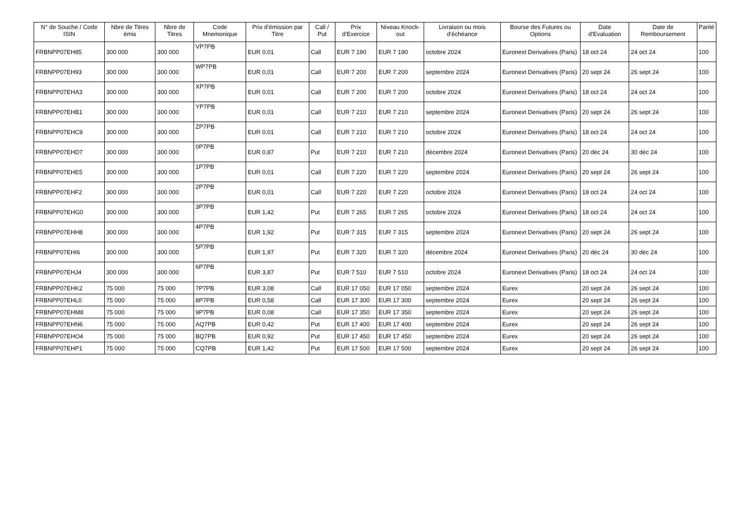| N° de Souche / Code ISIN | Nbre de Titres émis | Nbre de Titres | Code Mnemonique | Prix d'émission par Titre | Call / Put | Prix d'Exercice | Niveau Knock-out | Livraison ou mois d'échéance | Bourse des Futures ou Options | Date d'Evaluation | Date de Remboursement | Parité |
| --- | --- | --- | --- | --- | --- | --- | --- | --- | --- | --- | --- | --- |
| FRBNPP07EH85 | 300 000 | 300 000 | VP7PB | EUR 0,01 | Call | EUR 7 190 | EUR 7 190 | octobre 2024 | Euronext Derivatives (Paris) | 18 oct 24 | 24 oct 24 | 100 |
| FRBNPP07EH93 | 300 000 | 300 000 | WP7PB | EUR 0,01 | Call | EUR 7 200 | EUR 7 200 | septembre 2024 | Euronext Derivatives (Paris) | 20 sept 24 | 26 sept 24 | 100 |
| FRBNPP07EHA3 | 300 000 | 300 000 | XP7PB | EUR 0,01 | Call | EUR 7 200 | EUR 7 200 | octobre 2024 | Euronext Derivatives (Paris) | 18 oct 24 | 24 oct 24 | 100 |
| FRBNPP07EHB1 | 300 000 | 300 000 | YP7PB | EUR 0,01 | Call | EUR 7 210 | EUR 7 210 | septembre 2024 | Euronext Derivatives (Paris) | 20 sept 24 | 26 sept 24 | 100 |
| FRBNPP07EHC9 | 300 000 | 300 000 | ZP7PB | EUR 0,01 | Call | EUR 7 210 | EUR 7 210 | octobre 2024 | Euronext Derivatives (Paris) | 18 oct 24 | 24 oct 24 | 100 |
| FRBNPP07EHD7 | 300 000 | 300 000 | 0P7PB | EUR 0,87 | Put | EUR 7 210 | EUR 7 210 | décembre 2024 | Euronext Derivatives (Paris) | 20 déc 24 | 30 déc 24 | 100 |
| FRBNPP07EHE5 | 300 000 | 300 000 | 1P7PB | EUR 0,01 | Call | EUR 7 220 | EUR 7 220 | septembre 2024 | Euronext Derivatives (Paris) | 20 sept 24 | 26 sept 24 | 100 |
| FRBNPP07EHF2 | 300 000 | 300 000 | 2P7PB | EUR 0,01 | Call | EUR 7 220 | EUR 7 220 | octobre 2024 | Euronext Derivatives (Paris) | 18 oct 24 | 24 oct 24 | 100 |
| FRBNPP07EHG0 | 300 000 | 300 000 | 3P7PB | EUR 1,42 | Put | EUR 7 265 | EUR 7 265 | octobre 2024 | Euronext Derivatives (Paris) | 18 oct 24 | 24 oct 24 | 100 |
| FRBNPP07EHH8 | 300 000 | 300 000 | 4P7PB | EUR 1,92 | Put | EUR 7 315 | EUR 7 315 | septembre 2024 | Euronext Derivatives (Paris) | 20 sept 24 | 26 sept 24 | 100 |
| FRBNPP07EHI6 | 300 000 | 300 000 | 5P7PB | EUR 1,97 | Put | EUR 7 320 | EUR 7 320 | décembre 2024 | Euronext Derivatives (Paris) | 20 déc 24 | 30 déc 24 | 100 |
| FRBNPP07EHJ4 | 300 000 | 300 000 | 6P7PB | EUR 3,87 | Put | EUR 7 510 | EUR 7 510 | octobre 2024 | Euronext Derivatives (Paris) | 18 oct 24 | 24 oct 24 | 100 |
| FRBNPP07EHK2 | 75 000 | 75 000 | 7P7PB | EUR 3,08 | Call | EUR 17 050 | EUR 17 050 | septembre 2024 | Eurex | 20 sept 24 | 26 sept 24 | 100 |
| FRBNPP07EHL0 | 75 000 | 75 000 | 8P7PB | EUR 0,58 | Call | EUR 17 300 | EUR 17 300 | septembre 2024 | Eurex | 20 sept 24 | 26 sept 24 | 100 |
| FRBNPP07EHM8 | 75 000 | 75 000 | 9P7PB | EUR 0,08 | Call | EUR 17 350 | EUR 17 350 | septembre 2024 | Eurex | 20 sept 24 | 26 sept 24 | 100 |
| FRBNPP07EHN6 | 75 000 | 75 000 | AQ7PB | EUR 0,42 | Put | EUR 17 400 | EUR 17 400 | septembre 2024 | Eurex | 20 sept 24 | 26 sept 24 | 100 |
| FRBNPP07EHO4 | 75 000 | 75 000 | BQ7PB | EUR 0,92 | Put | EUR 17 450 | EUR 17 450 | septembre 2024 | Eurex | 20 sept 24 | 26 sept 24 | 100 |
| FRBNPP07EHP1 | 75 000 | 75 000 | CQ7PB | EUR 1,42 | Put | EUR 17 500 | EUR 17 500 | septembre 2024 | Eurex | 20 sept 24 | 26 sept 24 | 100 |